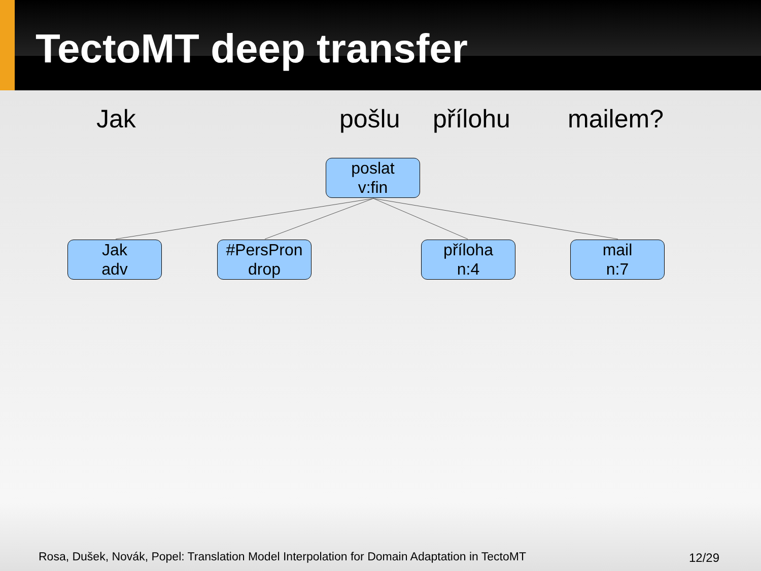TectoMT deep transfer
Jak pošlu přílohu mailem?
poslat
v:fin
Jak
adv
#PersPron
drop
příloha
n:4
mail
n:7
Rosa, Dušek, Novák, Popel: Translation Model Interpolation for Domain Adaptation in TectoMT
12/29